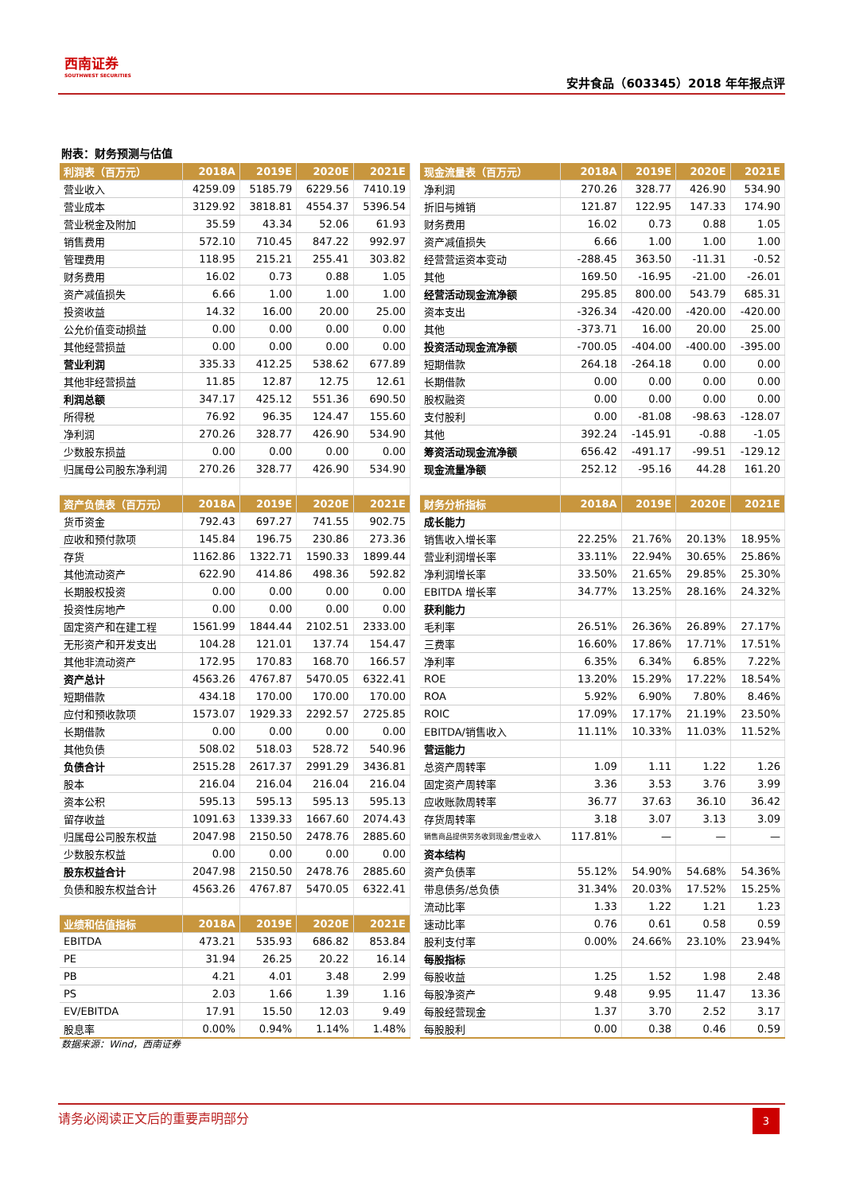西南证券
SOUTHWEST SECURITIES
安井食品（603345）2018 年年报点评
附表：财务预测与估值
| 利润表（百万元） | 2018A | 2019E | 2020E | 2021E |
| --- | --- | --- | --- | --- |
| 营业收入 | 4259.09 | 5185.79 | 6229.56 | 7410.19 |
| 营业成本 | 3129.92 | 3818.81 | 4554.37 | 5396.54 |
| 营业税金及附加 | 35.59 | 43.34 | 52.06 | 61.93 |
| 销售费用 | 572.10 | 710.45 | 847.22 | 992.97 |
| 管理费用 | 118.95 | 215.21 | 255.41 | 303.82 |
| 财务费用 | 16.02 | 0.73 | 0.88 | 1.05 |
| 资产减值损失 | 6.66 | 1.00 | 1.00 | 1.00 |
| 投资收益 | 14.32 | 16.00 | 20.00 | 25.00 |
| 公允价值变动损益 | 0.00 | 0.00 | 0.00 | 0.00 |
| 其他经营损益 | 0.00 | 0.00 | 0.00 | 0.00 |
| 营业利润 | 335.33 | 412.25 | 538.62 | 677.89 |
| 其他非经营损益 | 11.85 | 12.87 | 12.75 | 12.61 |
| 利润总额 | 347.17 | 425.12 | 551.36 | 690.50 |
| 所得税 | 76.92 | 96.35 | 124.47 | 155.60 |
| 净利润 | 270.26 | 328.77 | 426.90 | 534.90 |
| 少数股东损益 | 0.00 | 0.00 | 0.00 | 0.00 |
| 归属母公司股东净利润 | 270.26 | 328.77 | 426.90 | 534.90 |
| 资产负债表（百万元） | 2018A | 2019E | 2020E | 2021E |
| 货币资金 | 792.43 | 697.27 | 741.55 | 902.75 |
| 应收和预付款项 | 145.84 | 196.75 | 230.86 | 273.36 |
| 存货 | 1162.86 | 1322.71 | 1590.33 | 1899.44 |
| 其他流动资产 | 622.90 | 414.86 | 498.36 | 592.82 |
| 长期股权投资 | 0.00 | 0.00 | 0.00 | 0.00 |
| 投资性房地产 | 0.00 | 0.00 | 0.00 | 0.00 |
| 固定资产和在建工程 | 1561.99 | 1844.44 | 2102.51 | 2333.00 |
| 无形资产和开发支出 | 104.28 | 121.01 | 137.74 | 154.47 |
| 其他非流动资产 | 172.95 | 170.83 | 168.70 | 166.57 |
| 资产总计 | 4563.26 | 4767.87 | 5470.05 | 6322.41 |
| 短期借款 | 434.18 | 170.00 | 170.00 | 170.00 |
| 应付和预收款项 | 1573.07 | 1929.33 | 2292.57 | 2725.85 |
| 长期借款 | 0.00 | 0.00 | 0.00 | 0.00 |
| 其他负债 | 508.02 | 518.03 | 528.72 | 540.96 |
| 负债合计 | 2515.28 | 2617.37 | 2991.29 | 3436.81 |
| 股本 | 216.04 | 216.04 | 216.04 | 216.04 |
| 资本公积 | 595.13 | 595.13 | 595.13 | 595.13 |
| 留存收益 | 1091.63 | 1339.33 | 1667.60 | 2074.43 |
| 归属母公司股东权益 | 2047.98 | 2150.50 | 2478.76 | 2885.60 |
| 少数股东权益 | 0.00 | 0.00 | 0.00 | 0.00 |
| 股东权益合计 | 2047.98 | 2150.50 | 2478.76 | 2885.60 |
| 负债和股东权益合计 | 4563.26 | 4767.87 | 5470.05 | 6322.41 |
| 业绩和估值指标 | 2018A | 2019E | 2020E | 2021E |
| EBITDA | 473.21 | 535.93 | 686.82 | 853.84 |
| PE | 31.94 | 26.25 | 20.22 | 16.14 |
| PB | 4.21 | 4.01 | 3.48 | 2.99 |
| PS | 2.03 | 1.66 | 1.39 | 1.16 |
| EV/EBITDA | 17.91 | 15.50 | 12.03 | 9.49 |
| 股息率 | 0.00% | 0.94% | 1.14% | 1.48% |
| 现金流量表（百万元） | 2018A | 2019E | 2020E | 2021E |
| --- | --- | --- | --- | --- |
| 净利润 | 270.26 | 328.77 | 426.90 | 534.90 |
| 折旧与摊销 | 121.87 | 122.95 | 147.33 | 174.90 |
| 财务费用 | 16.02 | 0.73 | 0.88 | 1.05 |
| 资产减值损失 | 6.66 | 1.00 | 1.00 | 1.00 |
| 经营营运资本变动 | -288.45 | 363.50 | -11.31 | -0.52 |
| 其他 | 169.50 | -16.95 | -21.00 | -26.01 |
| 经营活动现金流净额 | 295.85 | 800.00 | 543.79 | 685.31 |
| 资本支出 | -326.34 | -420.00 | -420.00 | -420.00 |
| 其他 | -373.71 | 16.00 | 20.00 | 25.00 |
| 投资活动现金流净额 | -700.05 | -404.00 | -400.00 | -395.00 |
| 短期借款 | 264.18 | -264.18 | 0.00 | 0.00 |
| 长期借款 | 0.00 | 0.00 | 0.00 | 0.00 |
| 股权融资 | 0.00 | 0.00 | 0.00 | 0.00 |
| 支付股利 | 0.00 | -81.08 | -98.63 | -128.07 |
| 其他 | 392.24 | -145.91 | -0.88 | -1.05 |
| 筹资活动现金流净额 | 656.42 | -491.17 | -99.51 | -129.12 |
| 现金流量净额 | 252.12 | -95.16 | 44.28 | 161.20 |
| 财务分析指标 | 2018A | 2019E | 2020E | 2021E |
| 成长能力 | | | | |
| 销售收入增长率 | 22.25% | 21.76% | 20.13% | 18.95% |
| 营业利润增长率 | 33.11% | 22.94% | 30.65% | 25.86% |
| 净利润增长率 | 33.50% | 21.65% | 29.85% | 25.30% |
| EBITDA 增长率 | 34.77% | 13.25% | 28.16% | 24.32% |
| 获利能力 | | | | |
| 毛利率 | 26.51% | 26.36% | 26.89% | 27.17% |
| 三费率 | 16.60% | 17.86% | 17.71% | 17.51% |
| 净利率 | 6.35% | 6.34% | 6.85% | 7.22% |
| ROE | 13.20% | 15.29% | 17.22% | 18.54% |
| ROA | 5.92% | 6.90% | 7.80% | 8.46% |
| ROIC | 17.09% | 17.17% | 21.19% | 23.50% |
| EBITDA/销售收入 | 11.11% | 10.33% | 11.03% | 11.52% |
| 营运能力 | | | | |
| 总资产周转率 | 1.09 | 1.11 | 1.22 | 1.26 |
| 固定资产周转率 | 3.36 | 3.53 | 3.76 | 3.99 |
| 应收账款周转率 | 36.77 | 37.63 | 36.10 | 36.42 |
| 存货周转率 | 3.18 | 3.07 | 3.13 | 3.09 |
| 销售商品提供劳务收到现金/营业收入 | 117.81% | — | — | — |
| 资本结构 | | | | |
| 资产负债率 | 55.12% | 54.90% | 54.68% | 54.36% |
| 带息债务/总负债 | 31.34% | 20.03% | 17.52% | 15.25% |
| 流动比率 | 1.33 | 1.22 | 1.21 | 1.23 |
| 速动比率 | 0.76 | 0.61 | 0.58 | 0.59 |
| 股利支付率 | 0.00% | 24.66% | 23.10% | 23.94% |
| 每股指标 | | | | |
| 每股收益 | 1.25 | 1.52 | 1.98 | 2.48 |
| 每股净资产 | 9.48 | 9.95 | 11.47 | 13.36 |
| 每股经营现金 | 1.37 | 3.70 | 2.52 | 3.17 |
| 每股股利 | 0.00 | 0.38 | 0.46 | 0.59 |
数据来源：Wind，西南证券
请务必阅读正文后的重要声明部分
3